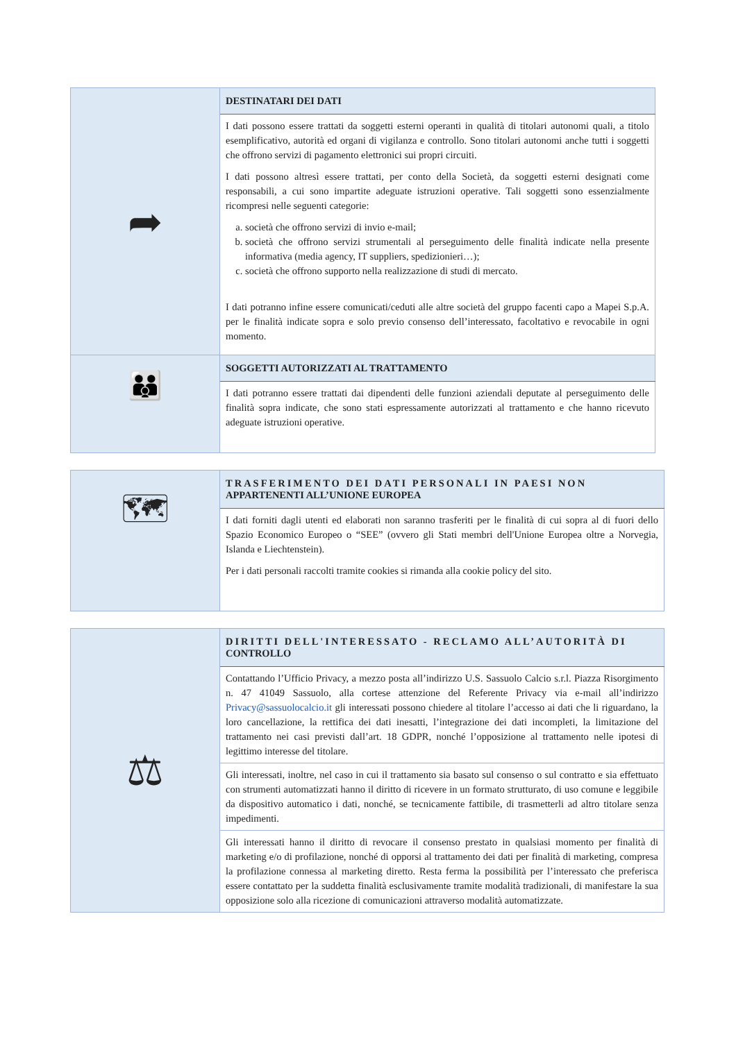| ➦ | DESTINATARI DEI DATI |
| | I dati possono essere trattati da soggetti esterni operanti in qualità di titolari autonomi quali, a titolo esemplificativo, autorità ed organi di vigilanza e controllo. Sono titolari autonomi anche tutti i soggetti che offrono servizi di pagamento elettronici sui propri circuiti. I dati possono altresì essere trattati, per conto della Società, da soggetti esterni designati come responsabili, a cui sono impartite adeguate istruzioni operative. Tali soggetti sono essenzialmente ricompresi nelle seguenti categorie: a. società che offrono servizi di invio e-mail; b. società che offrono servizi strumentali al perseguimento delle finalità indicate nella presente informativa (media agency, IT suppliers, spedizionieri…); c. società che offrono supporto nella realizzazione di studi di mercato. I dati potranno infine essere comunicati/ceduti alle altre società del gruppo facenti capo a Mapei S.p.A. per le finalità indicate sopra e solo previo consenso dell’interessato, facoltativo e revocabile in ogni momento. |
| 👪 | SOGGETTI AUTORIZZATI AL TRATTAMENTO |
| | I dati potranno essere trattati dai dipendenti delle funzioni aziendali deputate al perseguimento delle finalità sopra indicate, che sono stati espressamente autorizzati al trattamento e che hanno ricevuto adeguate istruzioni operative. |
| 🗺 | TRASFERIMENTO DEI DATI PERSONALI IN PAESI NON APPARTENENTI ALL’UNIONE EUROPEA |
| | I dati forniti dagli utenti ed elaborati non saranno trasferiti per le finalità di cui sopra al di fuori dello Spazio Economico Europeo o “SEE” (ovvero gli Stati membri dell'Unione Europea oltre a Norvegia, Islanda e Liechtenstein). Per i dati personali raccolti tramite cookies si rimanda alla cookie policy del sito. |
| ⚖ | DIRITTI DELL'INTERESSATO - RECLAMO ALL’AUTORITÀ DI CONTROLLO |
| | Contattando l’Ufficio Privacy, a mezzo posta all’indirizzo U.S. Sassuolo Calcio s.r.l. Piazza Risorgimento n. 47 41049 Sassuolo, alla cortese attenzione del Referente Privacy via e-mail all’indirizzo Privacy@sassuolocalcio.it gli interessati possono chiedere al titolare l’accesso ai dati che li riguardano, la loro cancellazione, la rettifica dei dati inesatti, l’integrazione dei dati incompleti, la limitazione del trattamento nei casi previsti dall’art. 18 GDPR, nonché l’opposizione al trattamento nelle ipotesi di legittimo interesse del titolare. |
| | Gli interessati, inoltre, nel caso in cui il trattamento sia basato sul consenso o sul contratto e sia effettuato con strumenti automatizzati hanno il diritto di ricevere in un formato strutturato, di uso comune e leggibile da dispositivo automatico i dati, nonché, se tecnicamente fattibile, di trasmetterli ad altro titolare senza impedimenti. |
| | Gli interessati hanno il diritto di revocare il consenso prestato in qualsiasi momento per finalità di marketing e/o di profilazione, nonché di opporsi al trattamento dei dati per finalità di marketing, compresa la profilazione connessa al marketing diretto. Resta ferma la possibilità per l’interessato che preferisca essere contattato per la suddetta finalità esclusivamente tramite modalità tradizionali, di manifestare la sua opposizione solo alla ricezione di comunicazioni attraverso modalità automatizzate. |